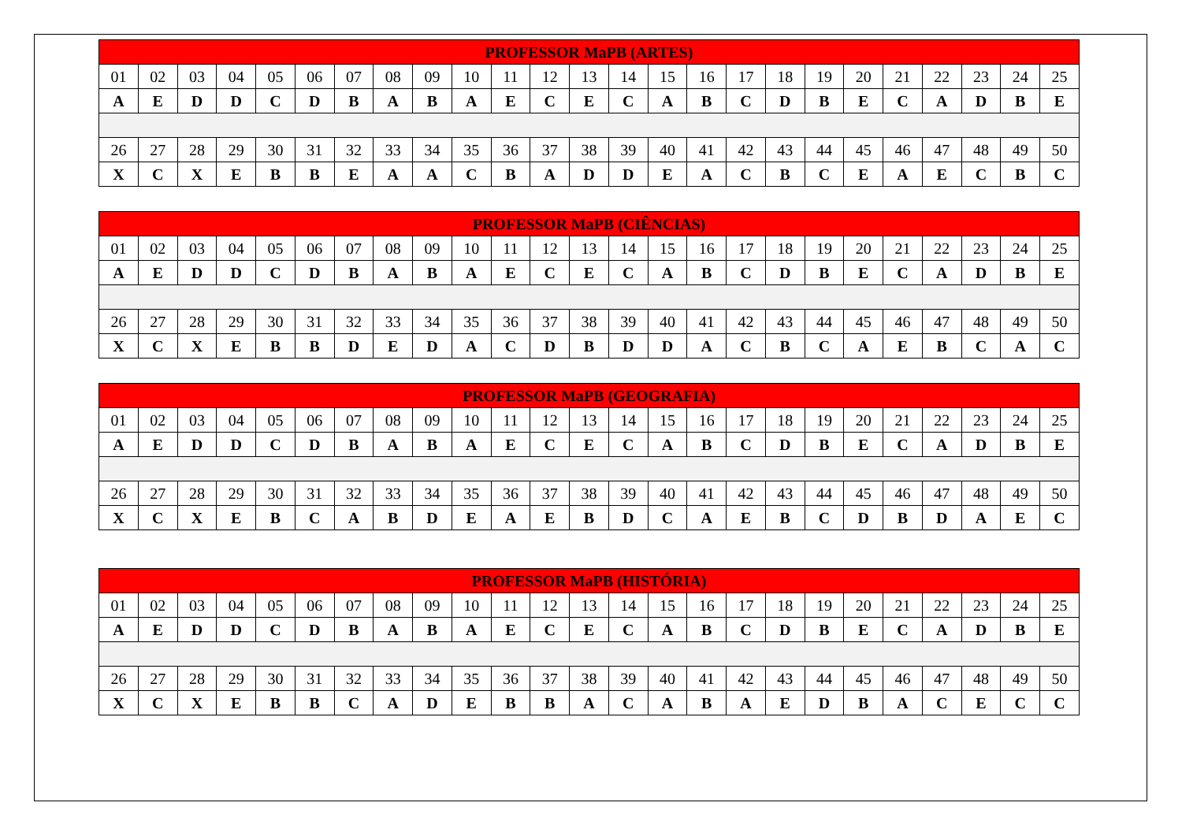| PROFESSOR MaPB (ARTES) | | | | | | | | | | | | | | | | | | | | | | | | |
| --- | --- | --- | --- | --- | --- | --- | --- | --- | --- | --- | --- | --- | --- | --- | --- | --- | --- | --- | --- | --- | --- | --- | --- | --- |
| 01 | 02 | 03 | 04 | 05 | 06 | 07 | 08 | 09 | 10 | 11 | 12 | 13 | 14 | 15 | 16 | 17 | 18 | 19 | 20 | 21 | 22 | 23 | 24 | 25 |
| A | E | D | D | C | D | B | A | B | A | E | C | E | C | A | B | C | D | B | E | C | A | D | B | E |
| 26 | 27 | 28 | 29 | 30 | 31 | 32 | 33 | 34 | 35 | 36 | 37 | 38 | 39 | 40 | 41 | 42 | 43 | 44 | 45 | 46 | 47 | 48 | 49 | 50 |
| X | C | X | E | B | B | E | A | A | C | B | A | D | D | E | A | C | B | C | E | A | E | C | B | C |
| PROFESSOR MaPB (CIÊNCIAS) | | | | | | | | | | | | | | | | | | | | | | | | |
| --- | --- | --- | --- | --- | --- | --- | --- | --- | --- | --- | --- | --- | --- | --- | --- | --- | --- | --- | --- | --- | --- | --- | --- | --- |
| 01 | 02 | 03 | 04 | 05 | 06 | 07 | 08 | 09 | 10 | 11 | 12 | 13 | 14 | 15 | 16 | 17 | 18 | 19 | 20 | 21 | 22 | 23 | 24 | 25 |
| A | E | D | D | C | D | B | A | B | A | E | C | E | C | A | B | C | D | B | E | C | A | D | B | E |
| 26 | 27 | 28 | 29 | 30 | 31 | 32 | 33 | 34 | 35 | 36 | 37 | 38 | 39 | 40 | 41 | 42 | 43 | 44 | 45 | 46 | 47 | 48 | 49 | 50 |
| X | C | X | E | B | B | D | E | D | A | C | D | B | D | D | A | C | B | C | A | E | B | C | A | C |
| PROFESSOR MaPB (GEOGRAFIA) | | | | | | | | | | | | | | | | | | | | | | | | |
| --- | --- | --- | --- | --- | --- | --- | --- | --- | --- | --- | --- | --- | --- | --- | --- | --- | --- | --- | --- | --- | --- | --- | --- | --- |
| 01 | 02 | 03 | 04 | 05 | 06 | 07 | 08 | 09 | 10 | 11 | 12 | 13 | 14 | 15 | 16 | 17 | 18 | 19 | 20 | 21 | 22 | 23 | 24 | 25 |
| A | E | D | D | C | D | B | A | B | A | E | C | E | C | A | B | C | D | B | E | C | A | D | B | E |
| 26 | 27 | 28 | 29 | 30 | 31 | 32 | 33 | 34 | 35 | 36 | 37 | 38 | 39 | 40 | 41 | 42 | 43 | 44 | 45 | 46 | 47 | 48 | 49 | 50 |
| X | C | X | E | B | C | A | B | D | E | A | E | B | D | C | A | E | B | C | D | B | D | A | E | C |
| PROFESSOR MaPB (HISTÓRIA) | | | | | | | | | | | | | | | | | | | | | | | | |
| --- | --- | --- | --- | --- | --- | --- | --- | --- | --- | --- | --- | --- | --- | --- | --- | --- | --- | --- | --- | --- | --- | --- | --- | --- |
| 01 | 02 | 03 | 04 | 05 | 06 | 07 | 08 | 09 | 10 | 11 | 12 | 13 | 14 | 15 | 16 | 17 | 18 | 19 | 20 | 21 | 22 | 23 | 24 | 25 |
| A | E | D | D | C | D | B | A | B | A | E | C | E | C | A | B | C | D | B | E | C | A | D | B | E |
| 26 | 27 | 28 | 29 | 30 | 31 | 32 | 33 | 34 | 35 | 36 | 37 | 38 | 39 | 40 | 41 | 42 | 43 | 44 | 45 | 46 | 47 | 48 | 49 | 50 |
| X | C | X | E | B | B | C | A | D | E | B | B | A | C | A | B | A | E | D | B | A | C | E | C | C |